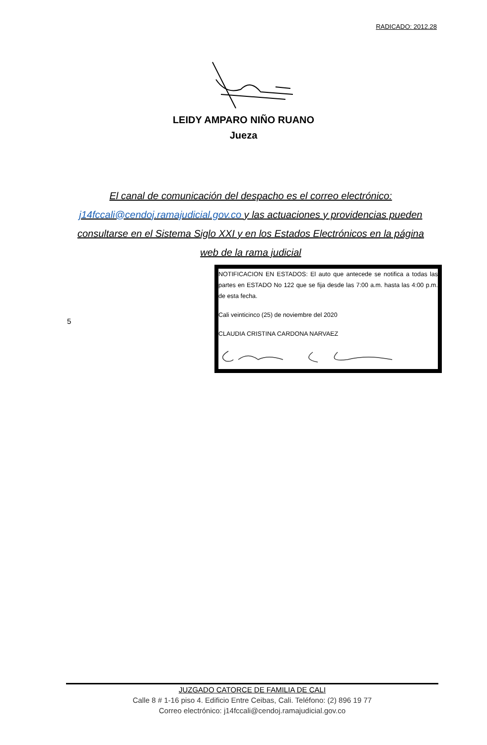RADICADO: 2012.28
LEIDY AMPARO NIÑO RUANO
Jueza
El canal de comunicación del despacho es el correo electrónico: j14fccali@cendoj.ramajudicial.gov.co y las actuaciones y providencias pueden consultarse en el Sistema Siglo XXI y en los Estados Electrónicos en la página web de la rama judicial
5
NOTIFICACION EN ESTADOS: El auto que antecede se notifica a todas las partes en ESTADO No 122 que se fija desde las 7:00 a.m. hasta las 4:00 p.m. de esta fecha.
Cali veinticinco (25) de noviembre del 2020
CLAUDIA CRISTINA CARDONA NARVAEZ
JUZGADO CATORCE DE FAMILIA DE CALI
Calle 8 # 1-16 piso 4. Edificio Entre Ceibas, Cali. Teléfono: (2) 896 19 77
Correo electrónico: j14fccali@cendoj.ramajudicial.gov.co